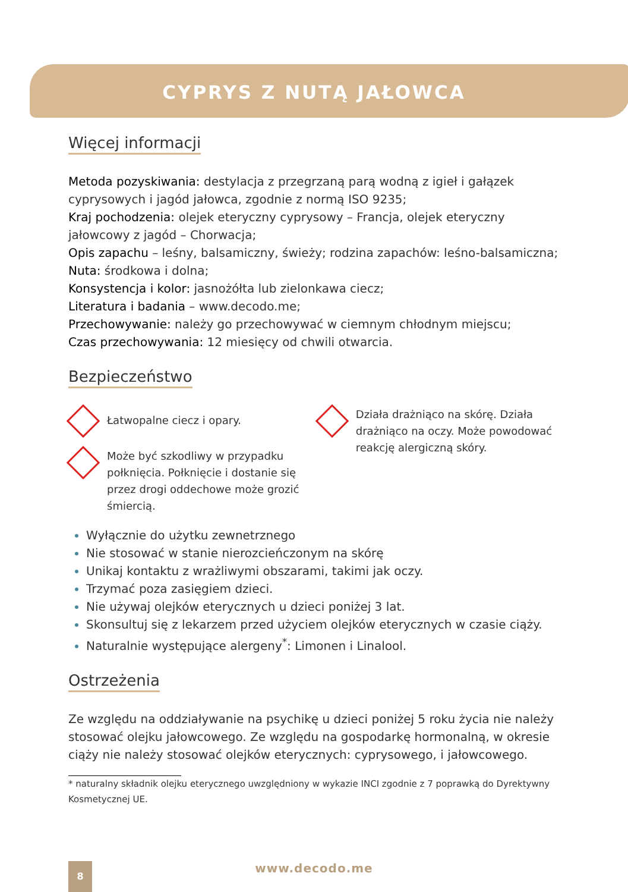CYPRYS Z NUTĄ JAŁOWCA
Więcej informacji
Metoda pozyskiwania: destylacja z przegrzaną parą wodną z igieł i gałązek cyprysowych i jagód jałowca, zgodnie z normą ISO 9235;
Kraj pochodzenia: olejek eteryczny cyprysowy – Francja, olejek eteryczny jałowcowy z jagód – Chorwacja;
Opis zapachu – leśny, balsamiczny, świeży; rodzina zapachów: leśno-balsamiczna;
Nuta: środkowa i dolna;
Konsystencja i kolor: jasnożółta lub zielonkawa ciecz;
Literatura i badania – www.decodo.me;
Przechowywanie: należy go przechowywać w ciemnym chłodnym miejscu;
Czas przechowywania: 12 miesięcy od chwili otwarcia.
Bezpieczeństwo
Łatwopalne ciecz i opary.
Może być szkodliwy w przypadku połknięcia. Połknięcie i dostanie się przez drogi oddechowe może grozić śmiercią.
Działa drażniąco na skórę. Działa drażniąco na oczy. Może powodować reakcję alergiczną skóry.
Wyłącznie do użytku zewnetrznego
Nie stosować w stanie nierozcieńczonym na skórę
Unikaj kontaktu z wrażliwymi obszarami, takimi jak oczy.
Trzymać poza zasięgiem dzieci.
Nie używaj olejków eterycznych u dzieci poniżej 3 lat.
Skonsultuj się z lekarzem przed użyciem olejków eterycznych w czasie ciąży.
Naturalnie występujące alergeny<sup>*</sup>: Limonen i Linalool.
Ostrzeżenia
Ze względu na oddziaływanie na psychikę u dzieci poniżej 5 roku życia nie należy stosować olejku jałowcowego. Ze względu na gospodarkę hormonalną, w okresie ciąży nie należy stosować olejków eterycznych: cyprysowego, i jałowcowego.
* naturalny składnik olejku eterycznego uwzględniony w wykazie INCI zgodnie z 7 poprawką do Dyrektywny Kosmetycznej UE.
8
www.decodo.me